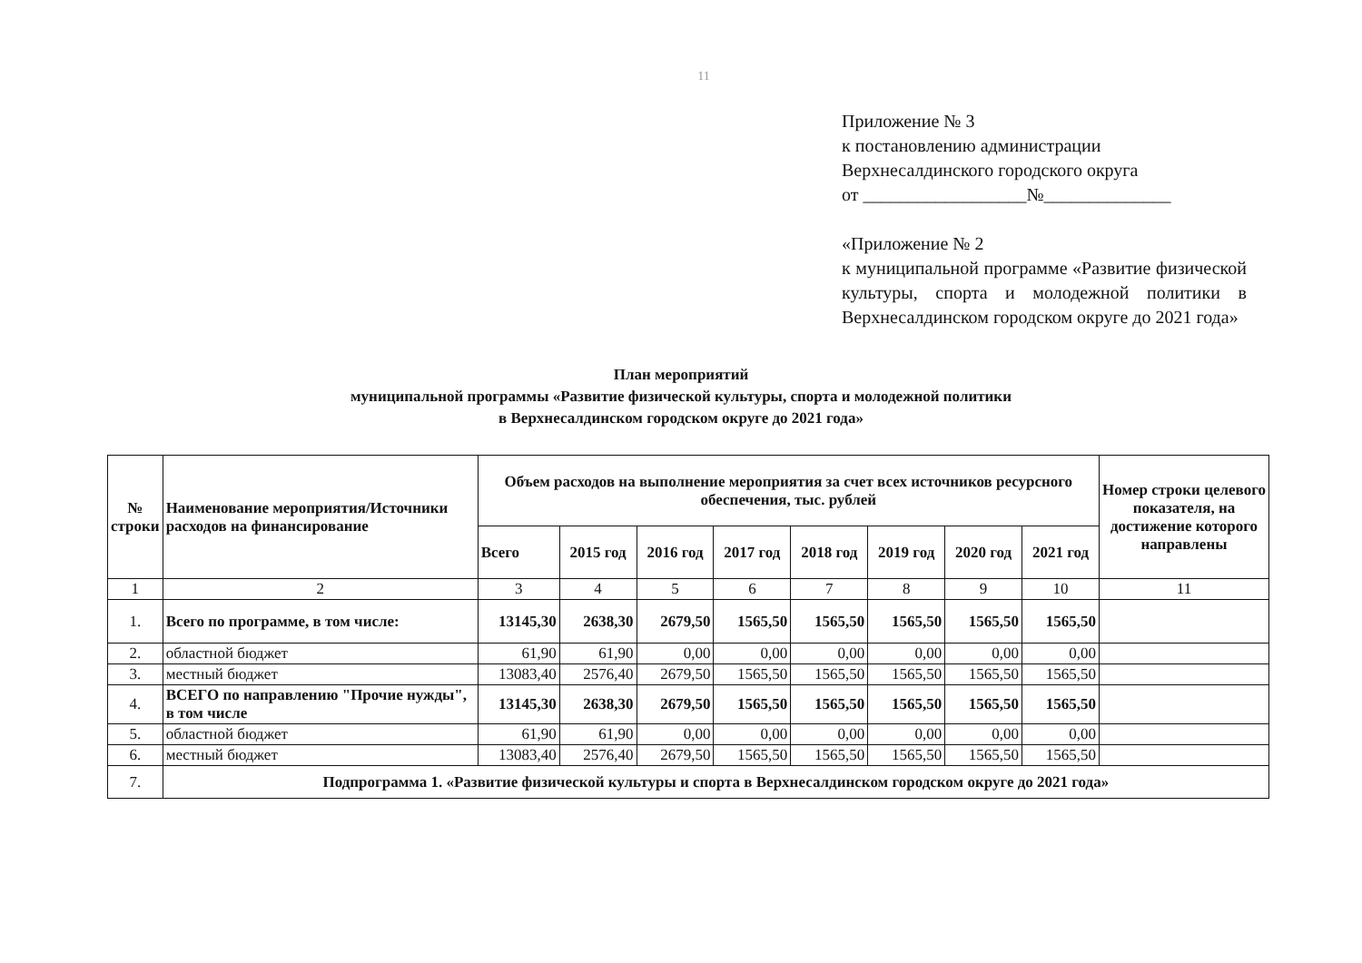11
Приложение № 3
к постановлению администрации
Верхнесалдинского городского округа
от __________________№______________
«Приложение № 2
к муниципальной программе «Развитие физической культуры, спорта и молодежной политики в Верхнесалдинском городском округе до 2021 года»
План мероприятий
муниципальной программы «Развитие физической культуры, спорта и молодежной политики
в Верхнесалдинском городском округе до 2021 года»
| № строки | Наименование мероприятия/Источники расходов на финансирование | Объем расходов на выполнение мероприятия за счет всех источников ресурсного обеспечения, тыс. рублей | | | | | | | | Номер строки целевого показателя, на достижение которого направлены |
| --- | --- | --- | --- | --- | --- | --- | --- | --- | --- | --- |
| | | Всего | 2015 год | 2016 год | 2017 год | 2018 год | 2019 год | 2020 год | 2021 год | |
| 1 | 2 | 3 | 4 | 5 | 6 | 7 | 8 | 9 | 10 | 11 |
| 1. | Всего по программе, в том числе: | 13145,30 | 2638,30 | 2679,50 | 1565,50 | 1565,50 | 1565,50 | 1565,50 | 1565,50 | |
| 2. | областной бюджет | 61,90 | 61,90 | 0,00 | 0,00 | 0,00 | 0,00 | 0,00 | 0,00 | |
| 3. | местный бюджет | 13083,40 | 2576,40 | 2679,50 | 1565,50 | 1565,50 | 1565,50 | 1565,50 | 1565,50 | |
| 4. | ВСЕГО по направлению "Прочие нужды", в том числе | 13145,30 | 2638,30 | 2679,50 | 1565,50 | 1565,50 | 1565,50 | 1565,50 | 1565,50 | |
| 5. | областной бюджет | 61,90 | 61,90 | 0,00 | 0,00 | 0,00 | 0,00 | 0,00 | 0,00 | |
| 6. | местный бюджет | 13083,40 | 2576,40 | 2679,50 | 1565,50 | 1565,50 | 1565,50 | 1565,50 | 1565,50 | |
| 7. | Подпрограмма 1. «Развитие физической культуры и спорта в Верхнесалдинском городском округе до 2021 года» | | | | | | | | | |